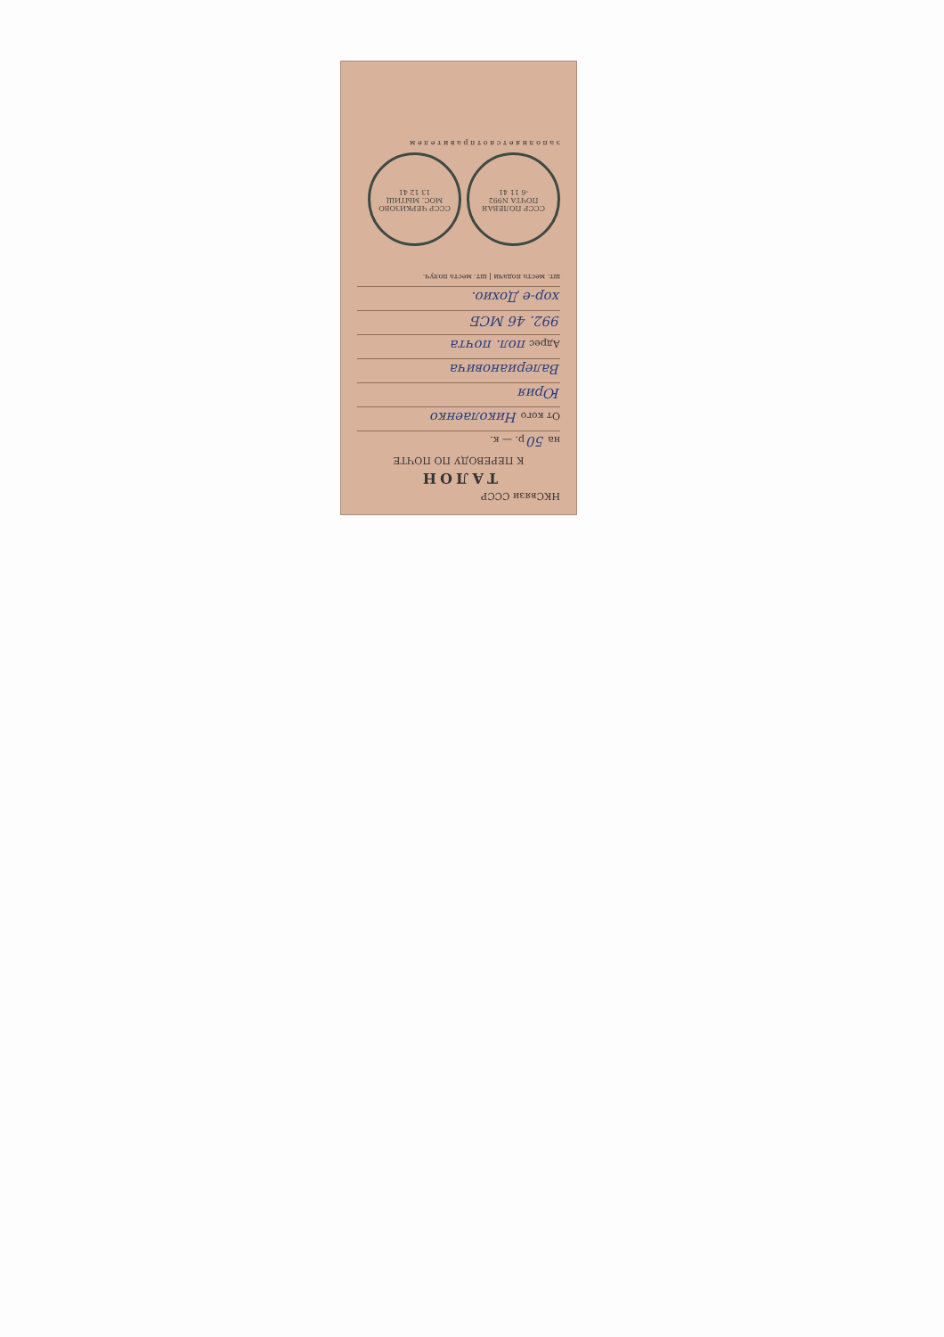НКСвязи СССР
ТАЛОН
К ПЕРЕВОДУ ПО ПОЧТЕ
на 50 р. — к.
От кого Николаенко
Юрия
Валериановича
Адрес пол. почта
992. 46 МСБ
хор-е Дохио.
шт. места подачи | шт. места получ.
СССР ПОЛЕВАЯ ПОЧТА N992
-6 11 41
СССР ЧЕРКИЗОВО МОС. МЫТИЩ
13 12 41
з а п о л н я е т с я о т п р а в и т е л е м